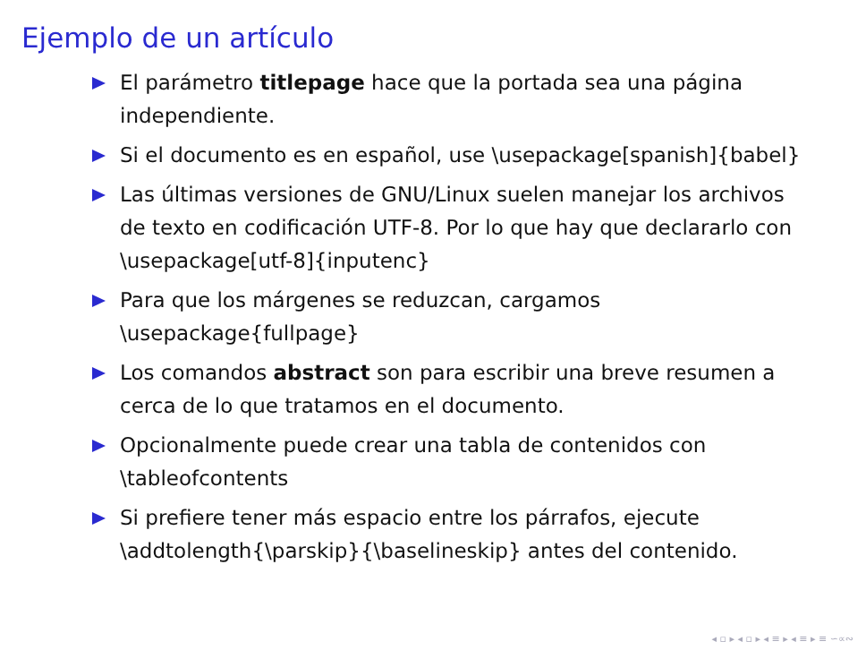Ejemplo de un artículo
El parámetro titlepage hace que la portada sea una página independiente.
Si el documento es en español, use \usepackage[spanish]{babel}
Las últimas versiones de GNU/Linux suelen manejar los archivos de texto en codificación UTF-8. Por lo que hay que declararlo con \usepackage[utf-8]{inputenc}
Para que los márgenes se reduzcan, cargamos \usepackage{fullpage}
Los comandos abstract son para escribir una breve resumen a cerca de lo que tratamos en el documento.
Opcionalmente puede crear una tabla de contenidos con \tableofcontents
Si prefiere tener más espacio entre los párrafos, ejecute \addtolength{\parskip}{\baselineskip} antes del contenido.
◂ ▫ ▸ ◂ ▫ ▸ ◂ ≡ ▸ ◂ ≡ ▸ ≡ ∽∝∾